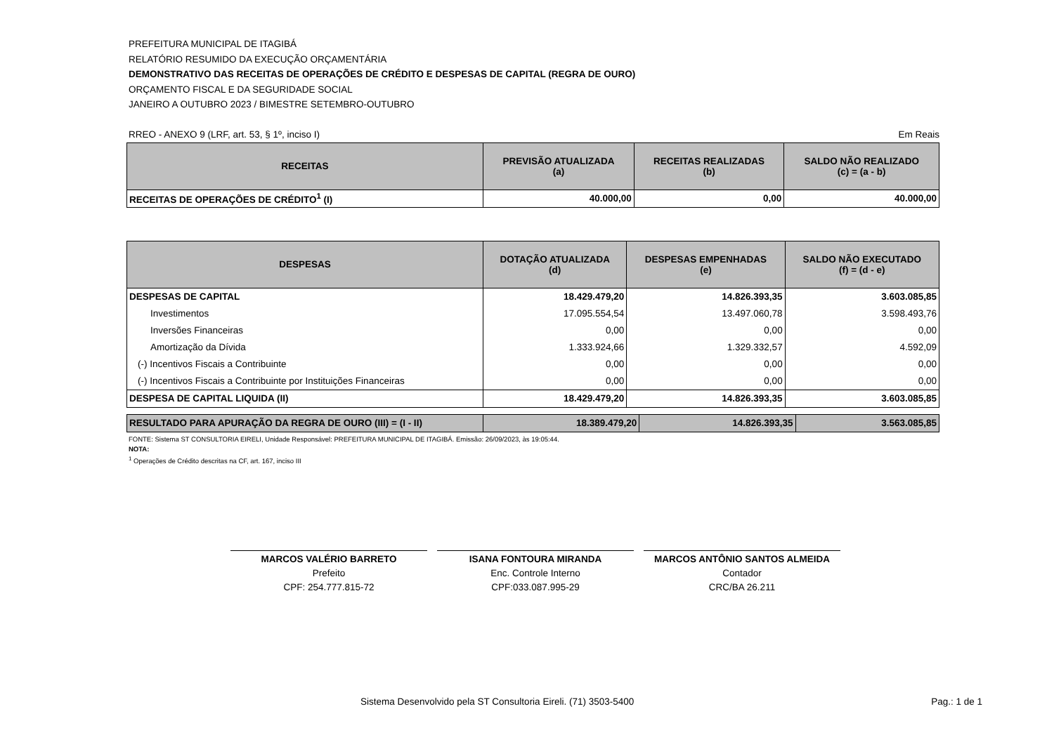PREFEITURA MUNICIPAL DE ITAGIBÁ
RELATÓRIO RESUMIDO DA EXECUÇÃO ORÇAMENTÁRIA
DEMONSTRATIVO DAS RECEITAS DE OPERAÇÕES DE CRÉDITO E DESPESAS DE CAPITAL (REGRA DE OURO)
ORÇAMENTO FISCAL E DA SEGURIDADE SOCIAL
JANEIRO A OUTUBRO 2023 / BIMESTRE SETEMBRO-OUTUBRO
RREO - ANEXO 9 (LRF, art. 53, § 1º, inciso I) Em Reais
| RECEITAS | PREVISÃO ATUALIZADA (a) | RECEITAS REALIZADAS (b) | SALDO NÃO REALIZADO (c) = (a - b) |
| --- | --- | --- | --- |
| RECEITAS DE OPERAÇÕES DE CRÉDITO<sup>1</sup> (I) | 40.000,00 | 0,00 | 40.000,00 |
| DESPESAS | DOTAÇÃO ATUALIZADA (d) | DESPESAS EMPENHADAS (e) | SALDO NÃO EXECUTADO (f) = (d - e) |
| --- | --- | --- | --- |
| DESPESAS DE CAPITAL | 18.429.479,20 | 14.826.393,35 | 3.603.085,85 |
| Investimentos | 17.095.554,54 | 13.497.060,78 | 3.598.493,76 |
| Inversões Financeiras | 0,00 | 0,00 | 0,00 |
| Amortização da Dívida | 1.333.924,66 | 1.329.332,57 | 4.592,09 |
| (-) Incentivos Fiscais a Contribuinte | 0,00 | 0,00 | 0,00 |
| (-) Incentivos Fiscais a Contribuinte por Instituições Financeiras | 0,00 | 0,00 | 0,00 |
| DESPESA DE CAPITAL LIQUIDA (II) | 18.429.479,20 | 14.826.393,35 | 3.603.085,85 |
| RESULTADO PARA APURAÇÃO DA REGRA DE OURO (III) = (I - II) | 18.389.479,20 | 14.826.393,35 | 3.563.085,85 |
FONTE: Sistema ST CONSULTORIA EIRELI, Unidade Responsável: PREFEITURA MUNICIPAL DE ITAGIBÁ. Emissão: 26/09/2023, às 19:05:44.
NOTA:
<sup>1</sup> Operações de Crédito descritas na CF, art. 167, inciso III
MARCOS VALÉRIO BARRETO
Prefeito
CPF: 254.777.815-72
ISANA FONTOURA MIRANDA
Enc. Controle Interno
CPF:033.087.995-29
MARCOS ANTÔNIO SANTOS ALMEIDA
Contador
CRC/BA 26.211
Sistema Desenvolvido pela ST Consultoria Eireli. (71) 3503-5400 Pag.: 1 de 1